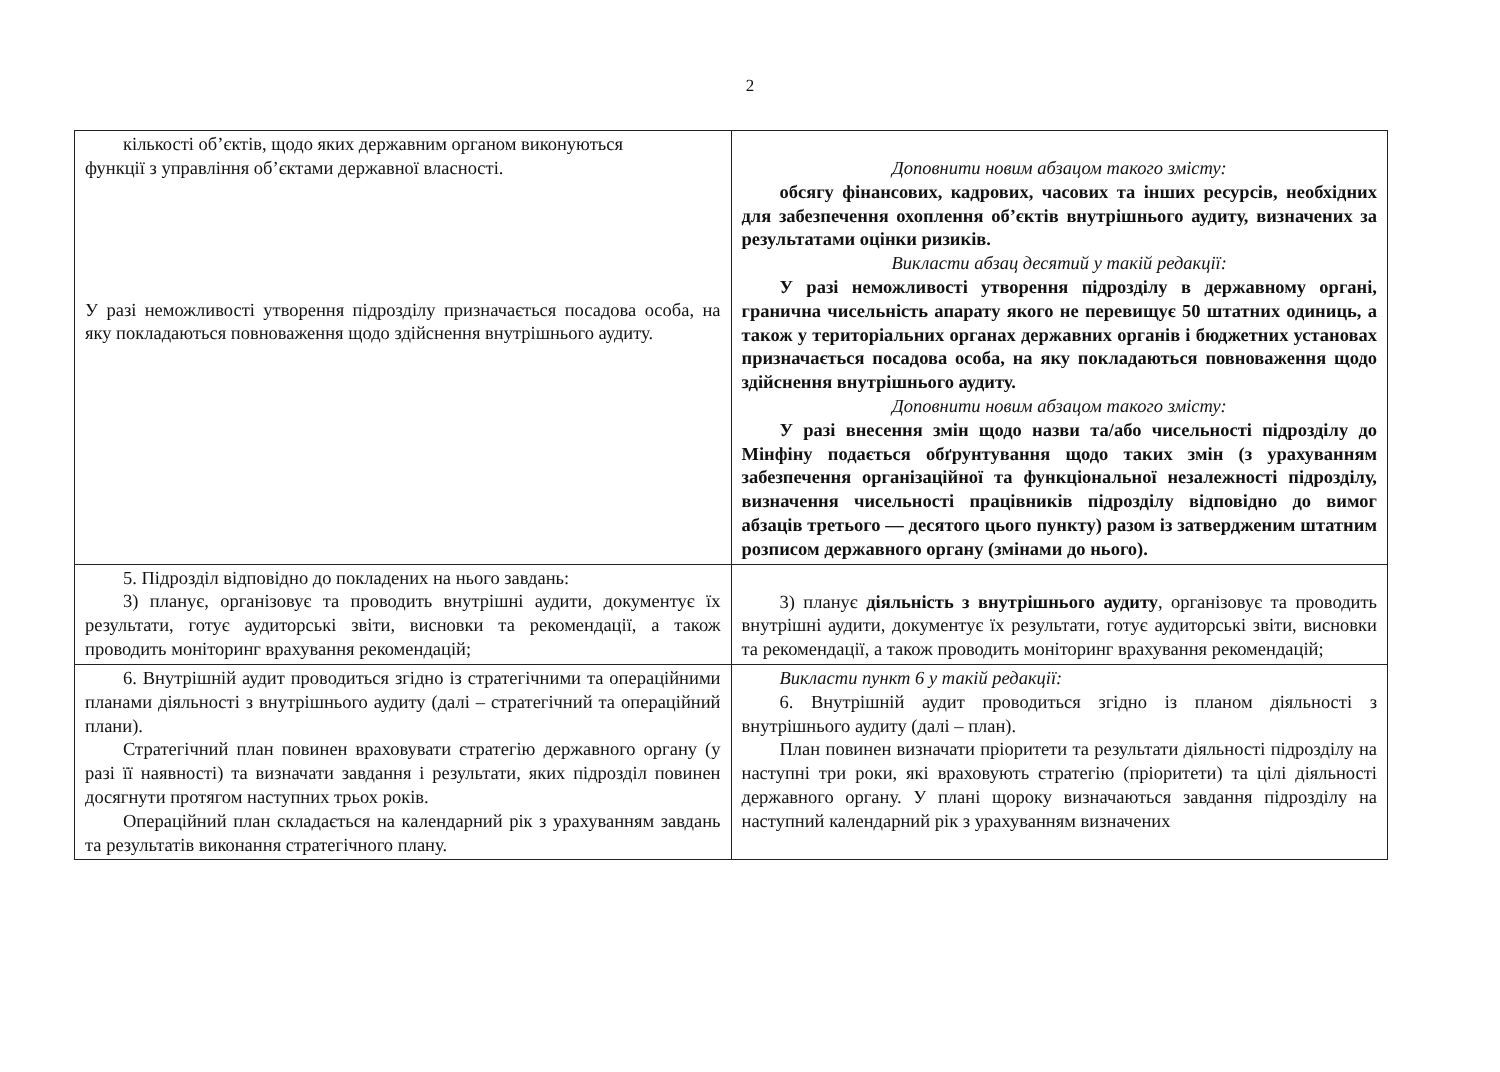2
| кількості об’єктів, щодо яких державним органом виконуються функції з управління об’єктами державної власності. У разі неможливості утворення підрозділу призначається посадова особа, на яку покладаються повноваження щодо здійснення внутрішнього аудиту. | Доповнити новим абзацом такого змісту: обсягу фінансових, кадрових, часових та інших ресурсів, необхідних для забезпечення охоплення об’єктів внутрішнього аудиту, визначених за результатами оцінки ризиків. Викласти абзац десятий у такій редакції: У разі неможливості утворення підрозділу в державному органі, гранична чисельність апарату якого не перевищує 50 штатних одиниць, а також у територіальних органах державних органів і бюджетних установах призначається посадова особа, на яку покладаються повноваження щодо здійснення внутрішнього аудиту. Доповнити новим абзацом такого змісту: У разі внесення змін щодо назви та/або чисельності підрозділу до Мінфіну подається обґрунтування щодо таких змін (з урахуванням забезпечення організаційної та функціональної незалежності підрозділу, визначення чисельності працівників підрозділу відповідно до вимог абзаців третього — десятого цього пункту) разом із затвердженим штатним розписом державного органу (змінами до нього). |
| 5. Підрозділ відповідно до покладених на нього завдань: 3) планує, організовує та проводить внутрішні аудити, документує їх результати, готує аудиторські звіти, висновки та рекомендації, а також проводить моніторинг врахування рекомендацій; | 3) планує діяльність з внутрішнього аудиту , організовує та проводить внутрішні аудити, документує їх результати, готує аудиторські звіти, висновки та рекомендації, а також проводить моніторинг врахування рекомендацій; |
| 6. Внутрішній аудит проводиться згідно із стратегічними та операційними планами діяльності з внутрішнього аудиту (далі – стратегічний та операційний плани). Стратегічний план повинен враховувати стратегію державного органу (у разі її наявності) та визначати завдання і результати, яких підрозділ повинен досягнути протягом наступних трьох років. Операційний план складається на календарний рік з урахуванням завдань та результатів виконання стратегічного плану. | Викласти пункт 6 у такій редакції: 6. Внутрішній аудит проводиться згідно із планом діяльності з внутрішнього аудиту (далі – план). План повинен визначати пріоритети та результати діяльності підрозділу на наступні три роки, які враховують стратегію (пріоритети) та цілі діяльності державного органу. У плані щороку визначаються завдання підрозділу на наступний календарний рік з урахуванням визначених |